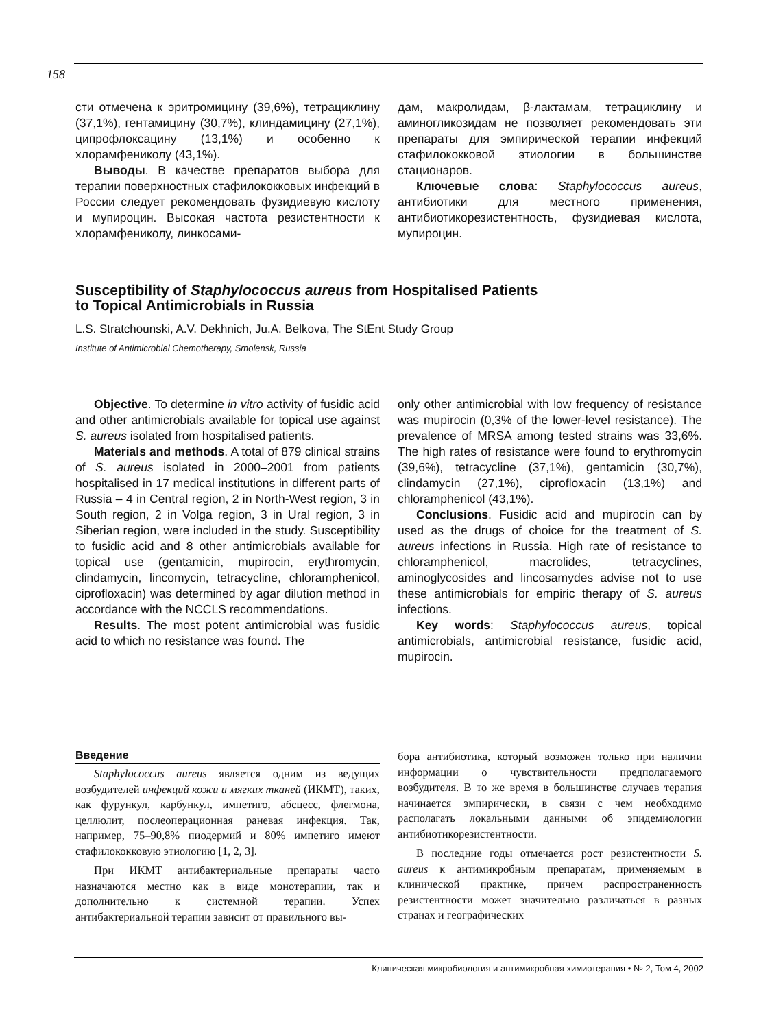158
сти отмечена к эритромицину (39,6%), тетрациклину (37,1%), гентамицину (30,7%), клиндамицину (27,1%), ципрофлоксацину (13,1%) и особенно к хлорамфениколу (43,1%).
Выводы. В качестве препаратов выбора для терапии поверхностных стафилококковых инфекций в России следует рекомендовать фузидиевую кислоту и мупироцин. Высокая частота резистентности к хлорамфениколу, линкосами-
дам, макролидам, β-лактамам, тетрациклину и аминогликозидам не позволяет рекомендовать эти препараты для эмпирической терапии инфекций стафилококковой этиологии в большинстве стационаров.
Ключевые слова: Staphylococcus aureus, антибиотики для местного применения, антибиотикорезистентность, фузидиевая кислота, мупироцин.
Susceptibility of Staphylococcus aureus from Hospitalised Patients
to Topical Antimicrobials in Russia
L.S. Stratchounski, A.V. Dekhnich, Ju.A. Belkova, The StEnt Study Group
Institute of Antimicrobial Chemotherapy, Smolensk, Russia
Objective. To determine in vitro activity of fusidic acid and other antimicrobials available for topical use against S. aureus isolated from hospitalised patients.
Materials and methods. A total of 879 clinical strains of S. aureus isolated in 2000–2001 from patients hospitalised in 17 medical institutions in different parts of Russia – 4 in Central region, 2 in North-West region, 3 in South region, 2 in Volga region, 3 in Ural region, 3 in Siberian region, were included in the study. Susceptibility to fusidic acid and 8 other antimicrobials available for topical use (gentamicin, mupirocin, erythromycin, clindamycin, lincomycin, tetracycline, chloramphenicol, ciprofloxacin) was determined by agar dilution method in accordance with the NCCLS recommendations.
Results. The most potent antimicrobial was fusidic acid to which no resistance was found. The
only other antimicrobial with low frequency of resistance was mupirocin (0,3% of the lower-level resistance). The prevalence of MRSA among tested strains was 33,6%. The high rates of resistance were found to erythromycin (39,6%), tetracycline (37,1%), gentamicin (30,7%), clindamycin (27,1%), ciprofloxacin (13,1%) and chloramphenicol (43,1%).
Conclusions. Fusidic acid and mupirocin can by used as the drugs of choice for the treatment of S. aureus infections in Russia. High rate of resistance to chloramphenicol, macrolides, tetracyclines, aminoglycosides and lincosamydes advise not to use these antimicrobials for empiric therapy of S. aureus infections.
Key words: Staphylococcus aureus, topical antimicrobials, antimicrobial resistance, fusidic acid, mupirocin.
Введение
Staphylococcus aureus является одним из ведущих возбудителей инфекций кожи и мягких тканей (ИКМТ), таких, как фурункул, карбункул, импетиго, абсцесс, флегмона, целлюлит, послеоперационная раневая инфекция. Так, например, 75–90,8% пиодермий и 80% импетиго имеют стафилококковую этиологию [1, 2, 3].
При ИКМТ антибактериальные препараты часто назначаются местно как в виде монотерапии, так и дополнительно к системной терапии. Успех антибактериальной терапии зависит от правильного вы-
бора антибиотика, который возможен только при наличии информации о чувствительности предполагаемого возбудителя. В то же время в большинстве случаев терапия начинается эмпирически, в связи с чем необходимо располагать локальными данными об эпидемиологии антибиотикорезистентности.
В последние годы отмечается рост резистентности S. aureus к антимикробным препаратам, применяемым в клинической практике, причем распространенность резистентности может значительно различаться в разных странах и географических
Клиническая микробиология и антимикробная химиотерапия • № 2, Том 4, 2002